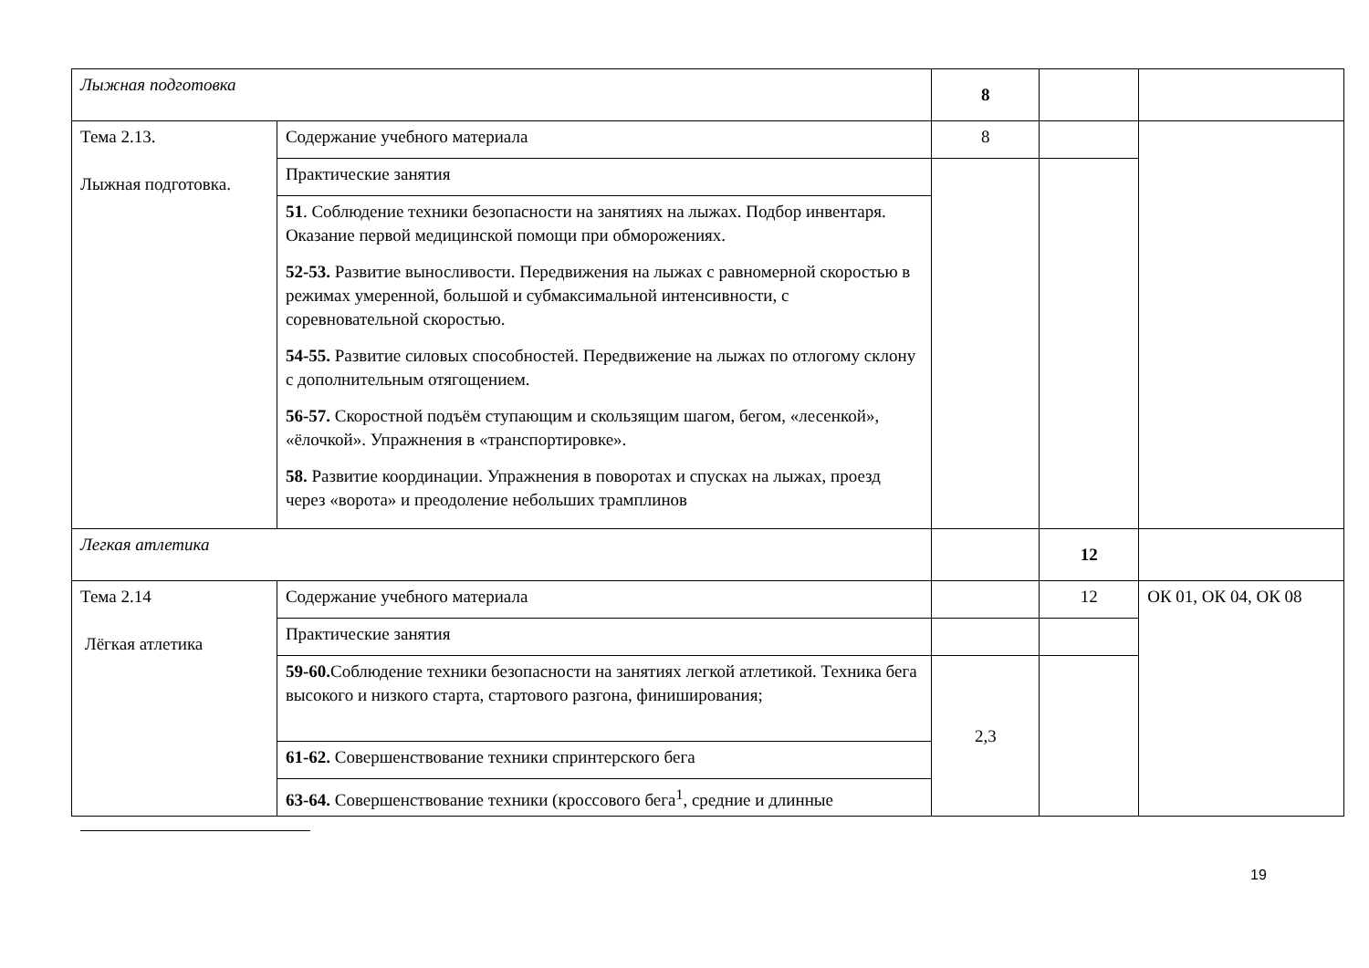| Лыжная подготовка | | 8 | | |
| Тема 2.13. Лыжная подготовка. | Содержание учебного материала | 8 | | |
| | Практические занятия | | | |
| | 51 . Соблюдение техники безопасности на занятиях на лыжах. Подбор инвентаря. Оказание первой медицинской помощи при обморожениях. 52-53. Развитие выносливости. Передвижения на лыжах с равномерной скоростью в режимах умеренной, большой и субмаксимальной интенсивности, с соревновательной скоростью. 54-55. Развитие силовых способностей. Передвижение на лыжах по отлогому склону с дополнительным отягощением. 56-57. Скоростной подъём ступающим и скользящим шагом, бегом, «лесенкой», «ёлочкой». Упражнения в «транспортировке». 58. Развитие координации. Упражнения в поворотах и спусках на лыжах, проезд через «ворота» и преодоление небольших трамплинов | | | |
| Легкая атлетика | | | 12 | |
| Тема 2.14 Лёгкая атлетика | Содержание учебного материала | | 12 | ОК 01, ОК 04, ОК 08 |
| | Практические занятия | | | |
| | 59-60. Соблюдение техники безопасности на занятиях легкой атлетикой. Техника бега высокого и низкого старта, стартового разгона, финиширования; | 2,3 | | |
| | 61-62. Совершенствование техники спринтерского бега | | | |
| | 63-64. Совершенствование техники (кроссового бега<sup>1</sup>, средние и длинные | | | |
19